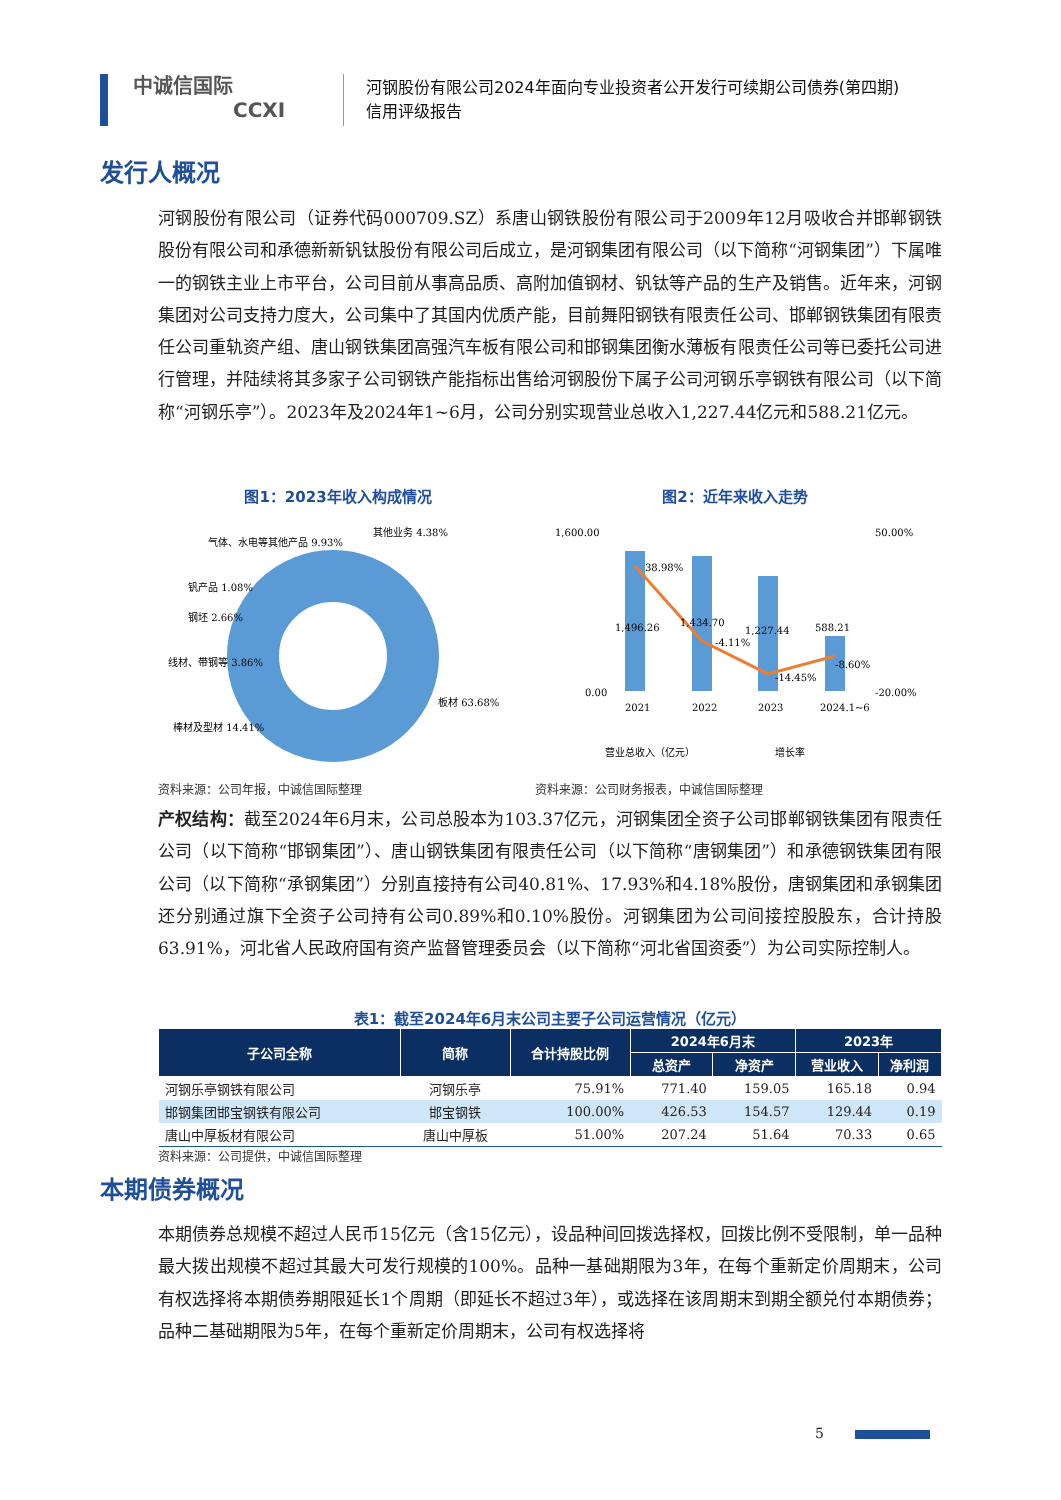中诚信国际
CCXI
河钢股份有限公司2024年面向专业投资者公开发行可续期公司债券(第四期)
信用评级报告
发行人概况
河钢股份有限公司（证券代码000709.SZ）系唐山钢铁股份有限公司于2009年12月吸收合并邯郸钢铁股份有限公司和承德新新钒钛股份有限公司后成立，是河钢集团有限公司（以下简称“河钢集团”）下属唯一的钢铁主业上市平台，公司目前从事高品质、高附加值钢材、钒钛等产品的生产及销售。近年来，河钢集团对公司支持力度大，公司集中了其国内优质产能，目前舞阳钢铁有限责任公司、邯郸钢铁集团有限责任公司重轨资产组、唐山钢铁集团高强汽车板有限公司和邯钢集团衡水薄板有限责任公司等已委托公司进行管理，并陆续将其多家子公司钢铁产能指标出售给河钢股份下属子公司河钢乐亭钢铁有限公司（以下简称“河钢乐亭”）。2023年及2024年1~6月，公司分别实现营业总收入1,227.44亿元和588.21亿元。
图1：2023年收入构成情况
板材 63.68%
棒材及型材 14.41%
线材、带钢等 3.86%
钢坯 2.66%
钒产品 1.08%
气体、水电等其他产品 9.93%
其他业务 4.38%
资料来源：公司年报，中诚信国际整理
图2：近年来收入走势
1,600.00
0.00
50.00%
-20.00%
1,496.26
1,434.70
1,227.44
588.21
38.98%
-4.11%
-14.45%
-8.60%
2021
2022
2023
2024.1~6
营业总收入（亿元）
增长率
资料来源：公司财务报表，中诚信国际整理
产权结构：截至2024年6月末，公司总股本为103.37亿元，河钢集团全资子公司邯郸钢铁集团有限责任公司（以下简称“邯钢集团”）、唐山钢铁集团有限责任公司（以下简称“唐钢集团”）和承德钢铁集团有限公司（以下简称“承钢集团”）分别直接持有公司40.81%、17.93%和4.18%股份，唐钢集团和承钢集团还分别通过旗下全资子公司持有公司0.89%和0.10%股份。河钢集团为公司间接控股股东，合计持股63.91%，河北省人民政府国有资产监督管理委员会（以下简称“河北省国资委”）为公司实际控制人。
表1：截至2024年6月末公司主要子公司运营情况（亿元）
| 子公司全称 | 简称 | 合计持股比例 | 2024年6月末 | | 2023年 | |
| --- | --- | --- | --- | --- | --- | --- |
| | | | 总资产 | 净资产 | 营业收入 | 净利润 |
| 河钢乐亭钢铁有限公司 | 河钢乐亭 | 75.91% | 771.40 | 159.05 | 165.18 | 0.94 |
| 邯钢集团邯宝钢铁有限公司 | 邯宝钢铁 | 100.00% | 426.53 | 154.57 | 129.44 | 0.19 |
| 唐山中厚板材有限公司 | 唐山中厚板 | 51.00% | 207.24 | 51.64 | 70.33 | 0.65 |
资料来源：公司提供，中诚信国际整理
本期债券概况
本期债券总规模不超过人民币15亿元（含15亿元），设品种间回拨选择权，回拨比例不受限制，单一品种最大拨出规模不超过其最大可发行规模的100%。品种一基础期限为3年，在每个重新定价周期末，公司有权选择将本期债券期限延长1个周期（即延长不超过3年），或选择在该周期末到期全额兑付本期债券；品种二基础期限为5年，在每个重新定价周期末，公司有权选择将
5